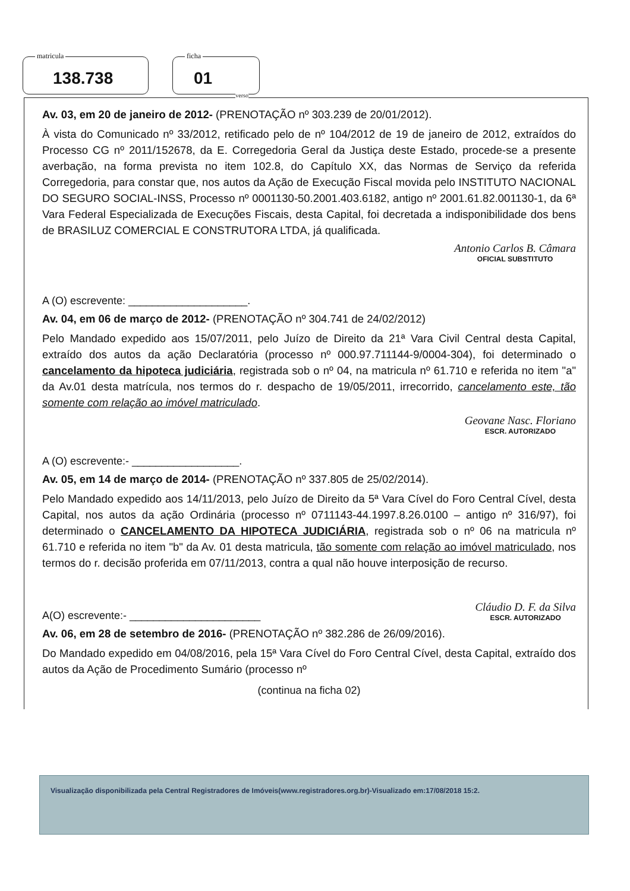matricula
138.738
ficha
01
verso
Av. 03, em 20 de janeiro de 2012- (PRENOTAÇÃO nº 303.239 de 20/01/2012).
À vista do Comunicado nº 33/2012, retificado pelo de nº 104/2012 de 19 de janeiro de 2012, extraídos do Processo CG nº 2011/152678, da E. Corregedoria Geral da Justiça deste Estado, procede-se a presente averbação, na forma prevista no item 102.8, do Capítulo XX, das Normas de Serviço da referida Corregedoria, para constar que, nos autos da Ação de Execução Fiscal movida pelo INSTITUTO NACIONAL DO SEGURO SOCIAL-INSS, Processo nº 0001130-50.2001.403.6182, antigo nº 2001.61.82.001130-1, da 6ª Vara Federal Especializada de Execuções Fiscais, desta Capital, foi decretada a indisponibilidade dos bens de BRASILUZ COMERCIAL E CONSTRUTORA LTDA, já qualificada.
A (O) escrevente: ____________________. Antonio Carlos B. Câmara
OFICIAL SUBSTITUTO
Av. 04, em 06 de março de 2012- (PRENOTAÇÃO nº 304.741 de 24/02/2012)
Pelo Mandado expedido aos 15/07/2011, pelo Juízo de Direito da 21ª Vara Civil Central desta Capital, extraído dos autos da ação Declaratória (processo nº 000.97.711144-9/0004-304), foi determinado o cancelamento da hipoteca judiciária, registrada sob o nº 04, na matricula nº 61.710 e referida no item "a" da Av.01 desta matrícula, nos termos do r. despacho de 19/05/2011, irrecorrido, cancelamento este, tão somente com relação ao imóvel matriculado.
A (O) escrevente:- __________________. Geovane Nasc. Floriano
ESCR. AUTORIZADO
Av. 05, em 14 de março de 2014- (PRENOTAÇÃO nº 337.805 de 25/02/2014).
Pelo Mandado expedido aos 14/11/2013, pelo Juízo de Direito da 5ª Vara Cível do Foro Central Cível, desta Capital, nos autos da ação Ordinária (processo nº 0711143-44.1997.8.26.0100 – antigo nº 316/97), foi determinado o CANCELAMENTO DA HIPOTECA JUDICIÁRIA, registrada sob o nº 06 na matricula nº 61.710 e referida no item "b" da Av. 01 desta matricula, tão somente com relação ao imóvel matriculado, nos termos do r. decisão proferida em 07/11/2013, contra a qual não houve interposição de recurso.
A(O) escrevente:- ______________________ Cláudio D. F. da Silva
ESCR. AUTORIZADO
Av. 06, em 28 de setembro de 2016- (PRENOTAÇÃO nº 382.286 de 26/09/2016).
Do Mandado expedido em 04/08/2016, pela 15ª Vara Cível do Foro Central Cível, desta Capital, extraído dos autos da Ação de Procedimento Sumário (processo nº
(continua na ficha 02)
Visualização disponibilizada pela Central Registradores de Imóveis(www.registradores.org.br)-Visualizado em:17/08/2018 15:2.